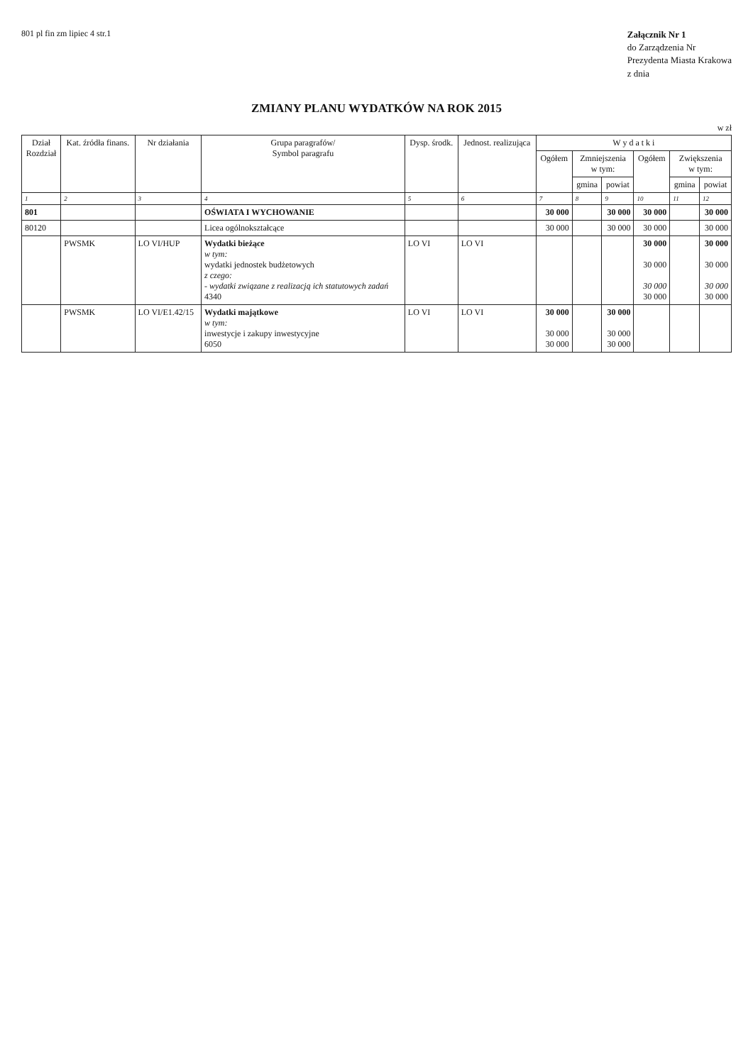801 pl fin zm lipiec 4 str.1
Załącznik Nr 1
do Zarządzenia Nr
Prezydenta Miasta Krakowa
z dnia
ZMIANY PLANU WYDATKÓW NA ROK 2015
w zł
| Dział Rozdział | Kat. źródła finans. | Nr działania | Grupa paragrafów/ Symbol paragrafu | Dysp. środk. | Jednost. realizująca | W y d a t k i | | | | | |
| --- | --- | --- | --- | --- | --- | --- | --- | --- | --- | --- | --- |
| | | | | | | Ogółem | Zmniejszenia w tym: | | Ogółem | Zwiększenia w tym: | |
| | | | | | | | gmina | powiat | | gmina | powiat |
| 1 | 2 | 3 | 4 | 5 | 6 | 7 | 8 | 9 | 10 | 11 | 12 |
| 801 | | | OŚWIATA I WYCHOWANIE | | | 30 000 | | 30 000 | 30 000 | | 30 000 |
| 80120 | | | Licea ogólnokształcące | | | 30 000 | | 30 000 | 30 000 | | 30 000 |
| | PWSMK | LO VI/HUP | Wydatki bieżące w tym: wydatki jednostek budżetowych z czego: - wydatki związane z realizacją ich statutowych zadań 4340 | LO VI | LO VI | | | | 30 000 30 000 30 000 30 000 | | 30 000 30 000 30 000 30 000 |
| | PWSMK | LO VI/E1.42/15 | Wydatki majątkowe w tym: inwestycje i zakupy inwestycyjne 6050 | LO VI | LO VI | 30 000 30 000 30 000 | | 30 000 30 000 30 000 | | | |